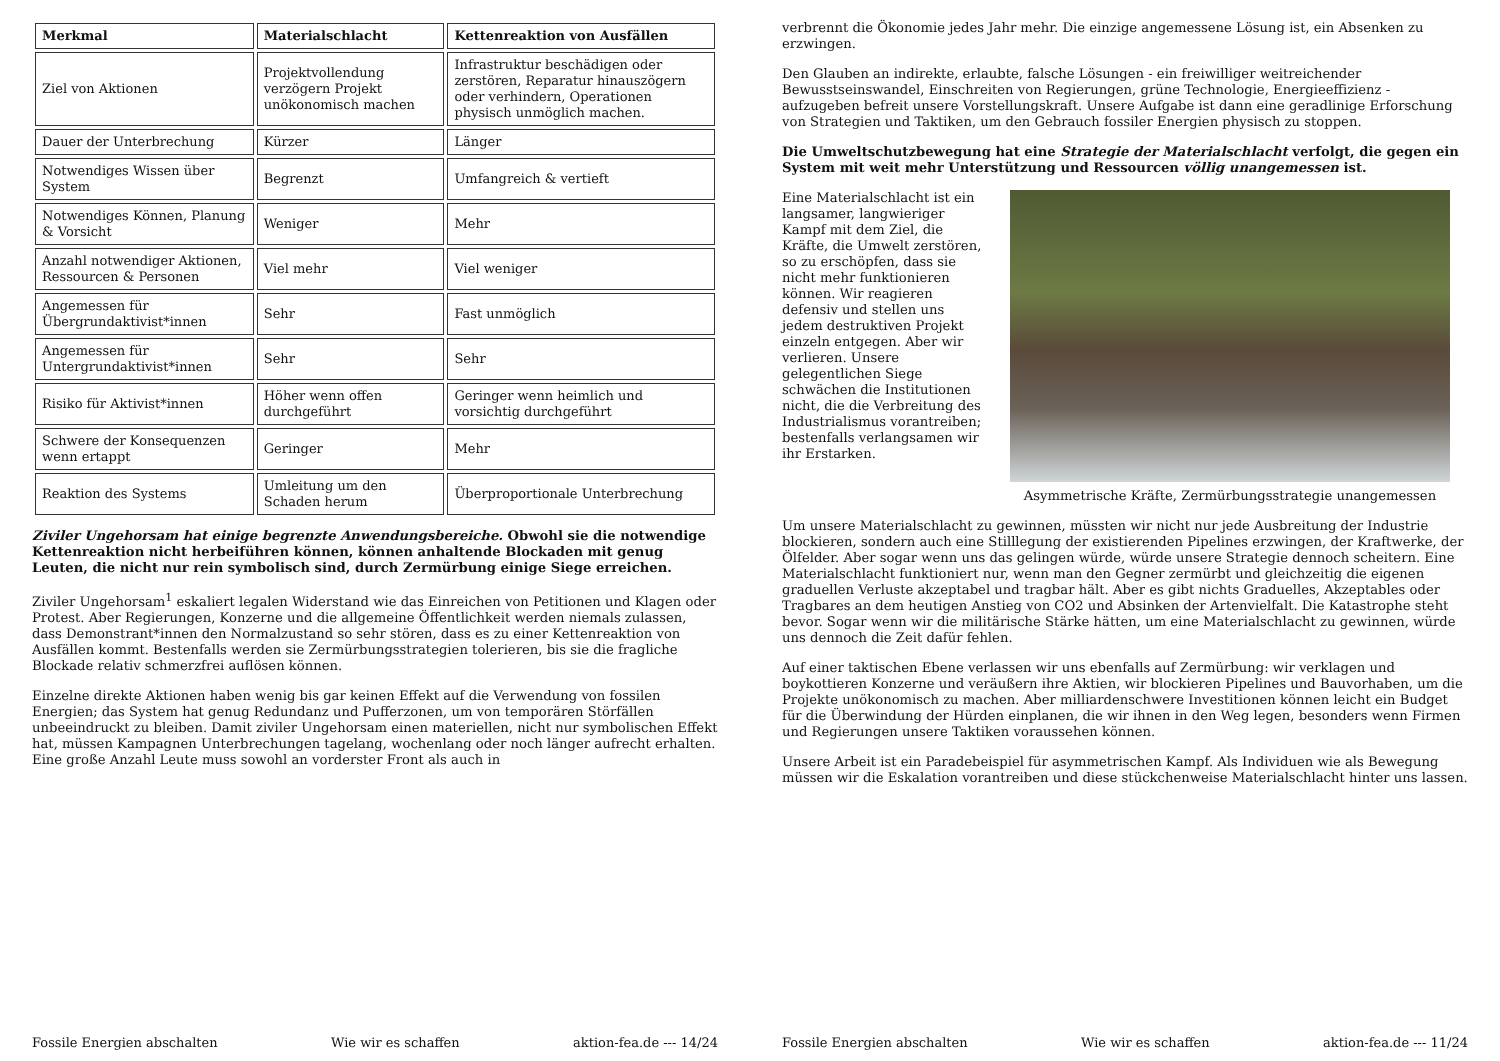| Merkmal | Materialschlacht | Kettenreaktion von Ausfällen |
| --- | --- | --- |
| Ziel von Aktionen | Projektvollendung verzögern Projekt unökonomisch machen | Infrastruktur beschädigen oder zerstören, Reparatur hinauszögern oder verhindern, Operationen physisch unmöglich machen. |
| Dauer der Unterbrechung | Kürzer | Länger |
| Notwendiges Wissen über System | Begrenzt | Umfangreich & vertieft |
| Notwendiges Können, Planung & Vorsicht | Weniger | Mehr |
| Anzahl notwendiger Aktionen, Ressourcen & Personen | Viel mehr | Viel weniger |
| Angemessen für Übergrundaktivist*innen | Sehr | Fast unmöglich |
| Angemessen für Untergrundaktivist*innen | Sehr | Sehr |
| Risiko für Aktivist*innen | Höher wenn offen durchgeführt | Geringer wenn heimlich und vorsichtig durchgeführt |
| Schwere der Konsequenzen wenn ertappt | Geringer | Mehr |
| Reaktion des Systems | Umleitung um den Schaden herum | Überproportionale Unterbrechung |
Ziviler Ungehorsam hat einige begrenzte Anwendungsbereiche. Obwohl sie die notwendige Kettenreaktion nicht herbeiführen können, können anhaltende Blockaden mit genug Leuten, die nicht nur rein symbolisch sind, durch Zermürbung einige Siege erreichen.
Ziviler Ungehorsam<sup>1</sup> eskaliert legalen Widerstand wie das Einreichen von Petitionen und Klagen oder Protest. Aber Regierungen, Konzerne und die allgemeine Öffentlichkeit werden niemals zulassen, dass Demonstrant*innen den Normalzustand so sehr stören, dass es zu einer Kettenreaktion von Ausfällen kommt. Bestenfalls werden sie Zermürbungsstrategien tolerieren, bis sie die fragliche Blockade relativ schmerzfrei auflösen können.
Einzelne direkte Aktionen haben wenig bis gar keinen Effekt auf die Verwendung von fossilen Energien; das System hat genug Redundanz und Pufferzonen, um von temporären Störfällen unbeeindruckt zu bleiben. Damit ziviler Ungehorsam einen materiellen, nicht nur symbolischen Effekt hat, müssen Kampagnen Unterbrechungen tagelang, wochenlang oder noch länger aufrecht erhalten. Eine große Anzahl Leute muss sowohl an vorderster Front als auch in
Fossile Energien abschalten Wie wir es schaffen aktion-fea.de --- 14/24
verbrennt die Ökonomie jedes Jahr mehr. Die einzige angemessene Lösung ist, ein Absenken zu erzwingen.
Den Glauben an indirekte, erlaubte, falsche Lösungen - ein freiwilliger weitreichender Bewusstseinswandel, Einschreiten von Regierungen, grüne Technologie, Energieeffizienz - aufzugeben befreit unsere Vorstellungskraft. Unsere Aufgabe ist dann eine geradlinige Erforschung von Strategien und Taktiken, um den Gebrauch fossiler Energien physisch zu stoppen.
Die Umweltschutzbewegung hat eine Strategie der Materialschlacht verfolgt, die gegen ein System mit weit mehr Unterstützung und Ressourcen völlig unangemessen ist.
Eine Materialschlacht ist ein langsamer, langwieriger Kampf mit dem Ziel, die Kräfte, die Umwelt zerstören, so zu erschöpfen, dass sie nicht mehr funktionieren können. Wir reagieren defensiv und stellen uns jedem destruktiven Projekt einzeln entgegen. Aber wir verlieren. Unsere gelegentlichen Siege schwächen die Institutionen nicht, die die Verbreitung des Industrialismus vorantreiben; bestenfalls verlangsamen wir ihr Erstarken.
Asymmetrische Kräfte, Zermürbungsstrategie unangemessen
Um unsere Materialschlacht zu gewinnen, müssten wir nicht nur jede Ausbreitung der Industrie blockieren, sondern auch eine Stilllegung der existierenden Pipelines erzwingen, der Kraftwerke, der Ölfelder. Aber sogar wenn uns das gelingen würde, würde unsere Strategie dennoch scheitern. Eine Materialschlacht funktioniert nur, wenn man den Gegner zermürbt und gleichzeitig die eigenen graduellen Verluste akzeptabel und tragbar hält. Aber es gibt nichts Graduelles, Akzeptables oder Tragbares an dem heutigen Anstieg von CO2 und Absinken der Artenvielfalt. Die Katastrophe steht bevor. Sogar wenn wir die militärische Stärke hätten, um eine Materialschlacht zu gewinnen, würde uns dennoch die Zeit dafür fehlen.
Auf einer taktischen Ebene verlassen wir uns ebenfalls auf Zermürbung: wir verklagen und boykottieren Konzerne und veräußern ihre Aktien, wir blockieren Pipelines und Bauvorhaben, um die Projekte unökonomisch zu machen. Aber milliardenschwere Investitionen können leicht ein Budget für die Überwindung der Hürden einplanen, die wir ihnen in den Weg legen, besonders wenn Firmen und Regierungen unsere Taktiken voraussehen können.
Unsere Arbeit ist ein Paradebeispiel für asymmetrischen Kampf. Als Individuen wie als Bewegung müssen wir die Eskalation vorantreiben und diese stückchenweise Materialschlacht hinter uns lassen.
Fossile Energien abschalten Wie wir es schaffen aktion-fea.de --- 11/24